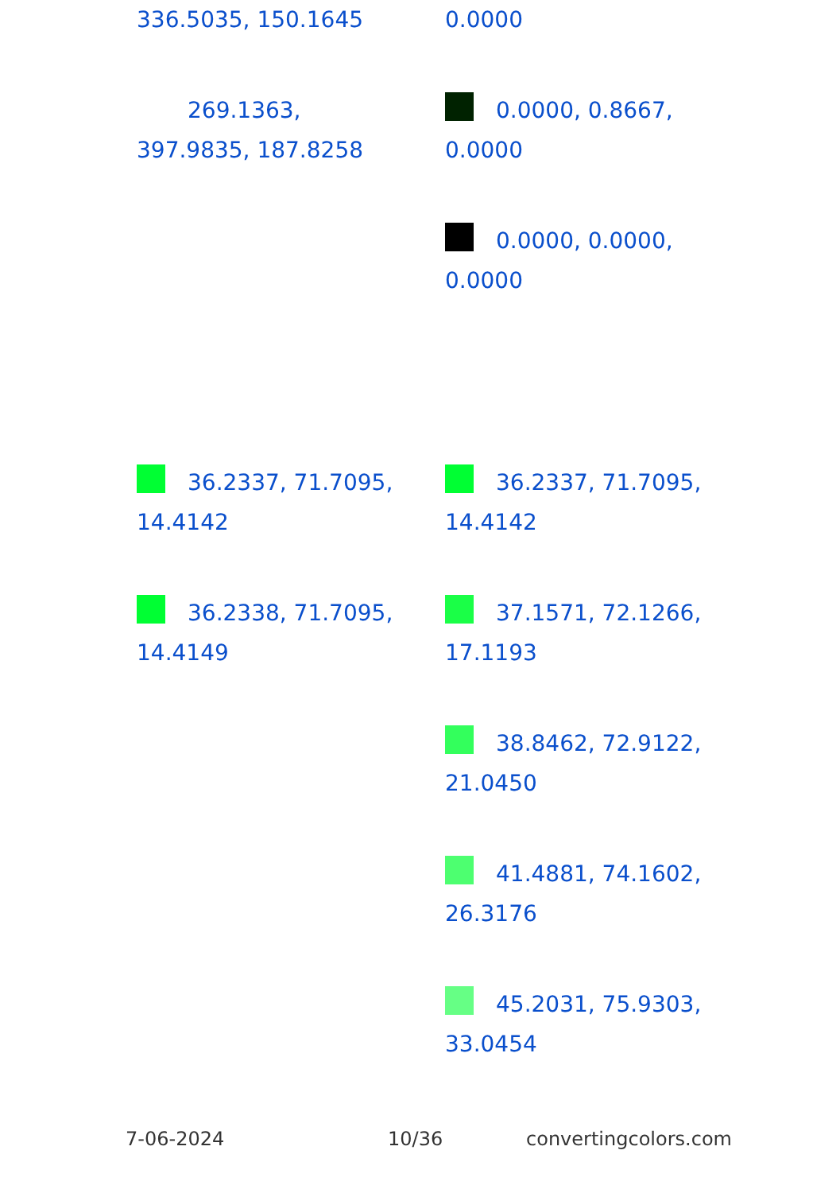336.5035, 150.1645 0.0000
269.1363, 397.9835, 187.8258
0.0000, 0.8667, 0.0000
0.0000, 0.0000, 0.0000
36.2337, 71.7095, 14.4142
36.2337, 71.7095, 14.4142
36.2338, 71.7095, 14.4149
37.1571, 72.1266, 17.1193
38.8462, 72.9122, 21.0450
41.4881, 74.1602, 26.3176
45.2031, 75.9303, 33.0454
7-06-2024 10/36 convertingcolors.com